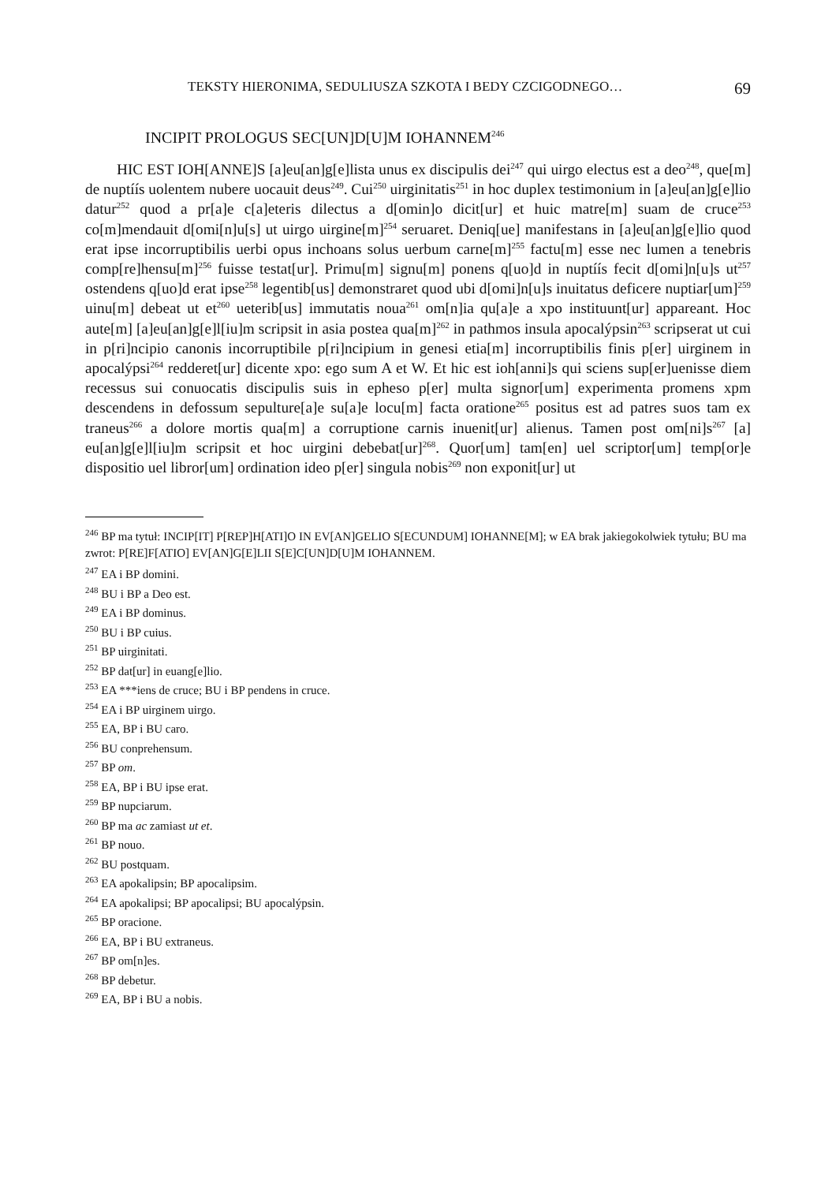TEKSTY HIERONIMA, SEDULIUSZA SZKOTA I BEDY CZCIGODNEGO… 69
INCIPIT PROLOGUS SEC[UN]D[U]M IOHANNEM<sup>246</sup>
HIC EST IOH[ANNE]S [a]eu[an]g[e]lista unus ex discipulis dei<sup>247</sup> qui uirgo electus est a deo<sup>248</sup>, que[m] de nuptíís uolentem nubere uocauit deus<sup>249</sup>. Cui<sup>250</sup> uirginitatis<sup>251</sup> in hoc duplex testimonium in [a]eu[an]g[e]lio datur<sup>252</sup> quod a pr[a]e c[a]eteris dilectus a d[omin]o dicit[ur] et huic matre[m] suam de cruce<sup>253</sup> co[m]mendauit d[omi[n]u[s] ut uirgo uirgine[m]<sup>254</sup> seruaret. Deniq[ue] manifestans in [a]eu[an]g[e]lio quod erat ipse incorruptibilis uerbi opus inchoans solus uerbum carne[m]<sup>255</sup> factu[m] esse nec lumen a tenebris comp[re]hensu[m]<sup>256</sup> fuisse testat[ur]. Primu[m] signu[m] ponens q[uo]d in nuptíís fecit d[omi]n[u]s ut<sup>257</sup> ostendens q[uo]d erat ipse<sup>258</sup> legentib[us] demonstraret quod ubi d[omi]n[u]s inuitatus deficere nuptiar[um]<sup>259</sup> uinu[m] debeat ut et<sup>260</sup> ueterib[us] immutatis noua<sup>261</sup> om[n]ia qu[a]e a xpo instituunt[ur] appareant. Hoc aute[m] [a]eu[an]g[e]l[iu]m scripsit in asia postea qua[m]<sup>262</sup> in pathmos insula apocalýpsin<sup>263</sup> scripserat ut cui in p[ri]ncipio canonis incorruptibile p[ri]ncipium in genesi etia[m] incorruptibilis finis p[er] uirginem in apocalýpsi<sup>264</sup> redderet[ur] dicente xpo: ego sum A et W. Et hic est ioh[anni]s qui sciens sup[er]uenisse diem recessus sui conuocatis discipulis suis in epheso p[er] multa signor[um] experimenta promens xpm descendens in defossum sepulture[a]e su[a]e locu[m] facta oratione<sup>265</sup> positus est ad patres suos tam ex traneus<sup>266</sup> a dolore mortis qua[m] a corruptione carnis inuenit[ur] alienus. Tamen post om[ni]s<sup>267</sup> [a] eu[an]g[e]l[iu]m scripsit et hoc uirgini debebat[ur]<sup>268</sup>. Quor[um] tam[en] uel scriptor[um] temp[or]e dispositio uel libror[um] ordination ideo p[er] singula nobis<sup>269</sup> non exponit[ur] ut
<sup>246</sup> BP ma tytuł: INCIP[IT] P[REP]H[ATI]O IN EV[AN]GELIO S[ECUNDUM] IOHANNE[M]; w EA brak jakiegokolwiek tytułu; BU ma zwrot: P[RE]F[ATIO] EV[AN]G[E]LII S[E]C[UN]D[U]M IOHANNEM.
<sup>247</sup> EA i BP domini.
<sup>248</sup> BU i BP a Deo est.
<sup>249</sup> EA i BP dominus.
<sup>250</sup> BU i BP cuius.
<sup>251</sup> BP uirginitati.
<sup>252</sup> BP dat[ur] in euang[e]lio.
<sup>253</sup> EA ***iens de cruce; BU i BP pendens in cruce.
<sup>254</sup> EA i BP uirginem uirgo.
<sup>255</sup> EA, BP i BU caro.
<sup>256</sup> BU conprehensum.
<sup>257</sup> BP om.
<sup>258</sup> EA, BP i BU ipse erat.
<sup>259</sup> BP nupciarum.
<sup>260</sup> BP ma ac zamiast ut et.
<sup>261</sup> BP nouo.
<sup>262</sup> BU postquam.
<sup>263</sup> EA apokalipsin; BP apocalipsim.
<sup>264</sup> EA apokalipsi; BP apocalipsi; BU apocalýpsin.
<sup>265</sup> BP oracione.
<sup>266</sup> EA, BP i BU extraneus.
<sup>267</sup> BP om[n]es.
<sup>268</sup> BP debetur.
<sup>269</sup> EA, BP i BU a nobis.